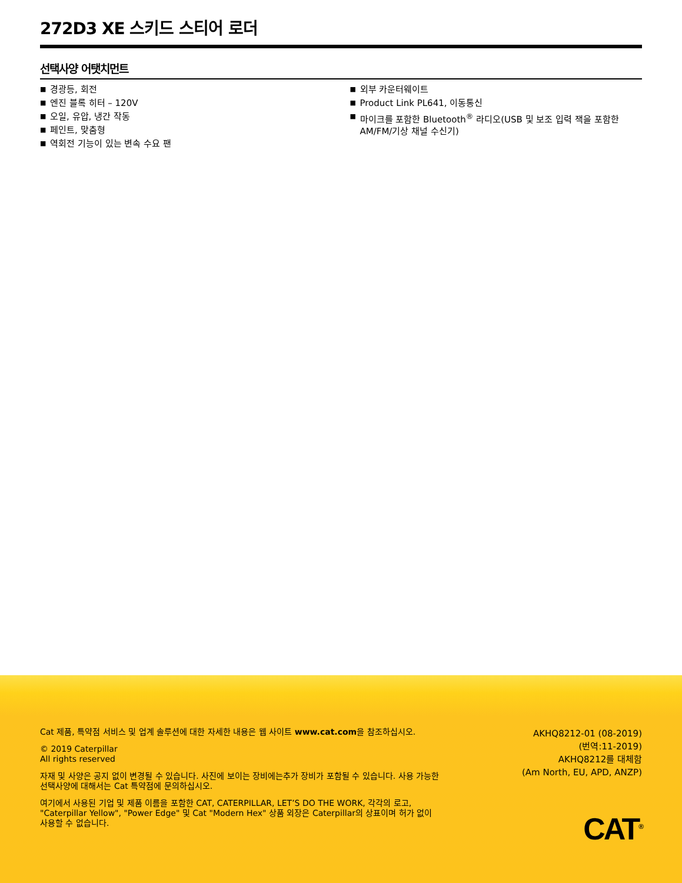272D3 XE 스키드 스티어 로더
선택사양 어탯치먼트
■ 경광등, 회전
■ 엔진 블록 히터 – 120V
■ 오일, 유압, 냉간 작동
■ 페인트, 맞춤형
■ 역회전 기능이 있는 변속 수요 팬
■ 외부 카운터웨이트
■ Product Link PL641, 이동통신
■ 마이크를 포함한 Bluetooth<sup>®</sup> 라디오(USB 및 보조 입력 잭을 포함한 AM/FM/기상 채널 수신기)
Cat 제품, 특약점 서비스 및 업계 솔루션에 대한 자세한 내용은 웹 사이트 www.cat.com을 참조하십시오.
© 2019 Caterpillar
All rights reserved
자재 및 사양은 공지 없이 변경될 수 있습니다. 사진에 보이는 장비에는추가 장비가 포함될 수 있습니다. 사용 가능한 선택사양에 대해서는 Cat 특약점에 문의하십시오.
여기에서 사용된 기업 및 제품 이름을 포함한 CAT, CATERPILLAR, LET’S DO THE WORK, 각각의 로고, "Caterpillar Yellow", "Power Edge" 및 Cat "Modern Hex" 상품 외장은 Caterpillar의 상표이며 허가 없이 사용할 수 없습니다.
AKHQ8212-01 (08-2019)
(번역:11-2019)
AKHQ8212를 대체함
(Am North, EU, APD, ANZP)
CAT<sup>®</sup>